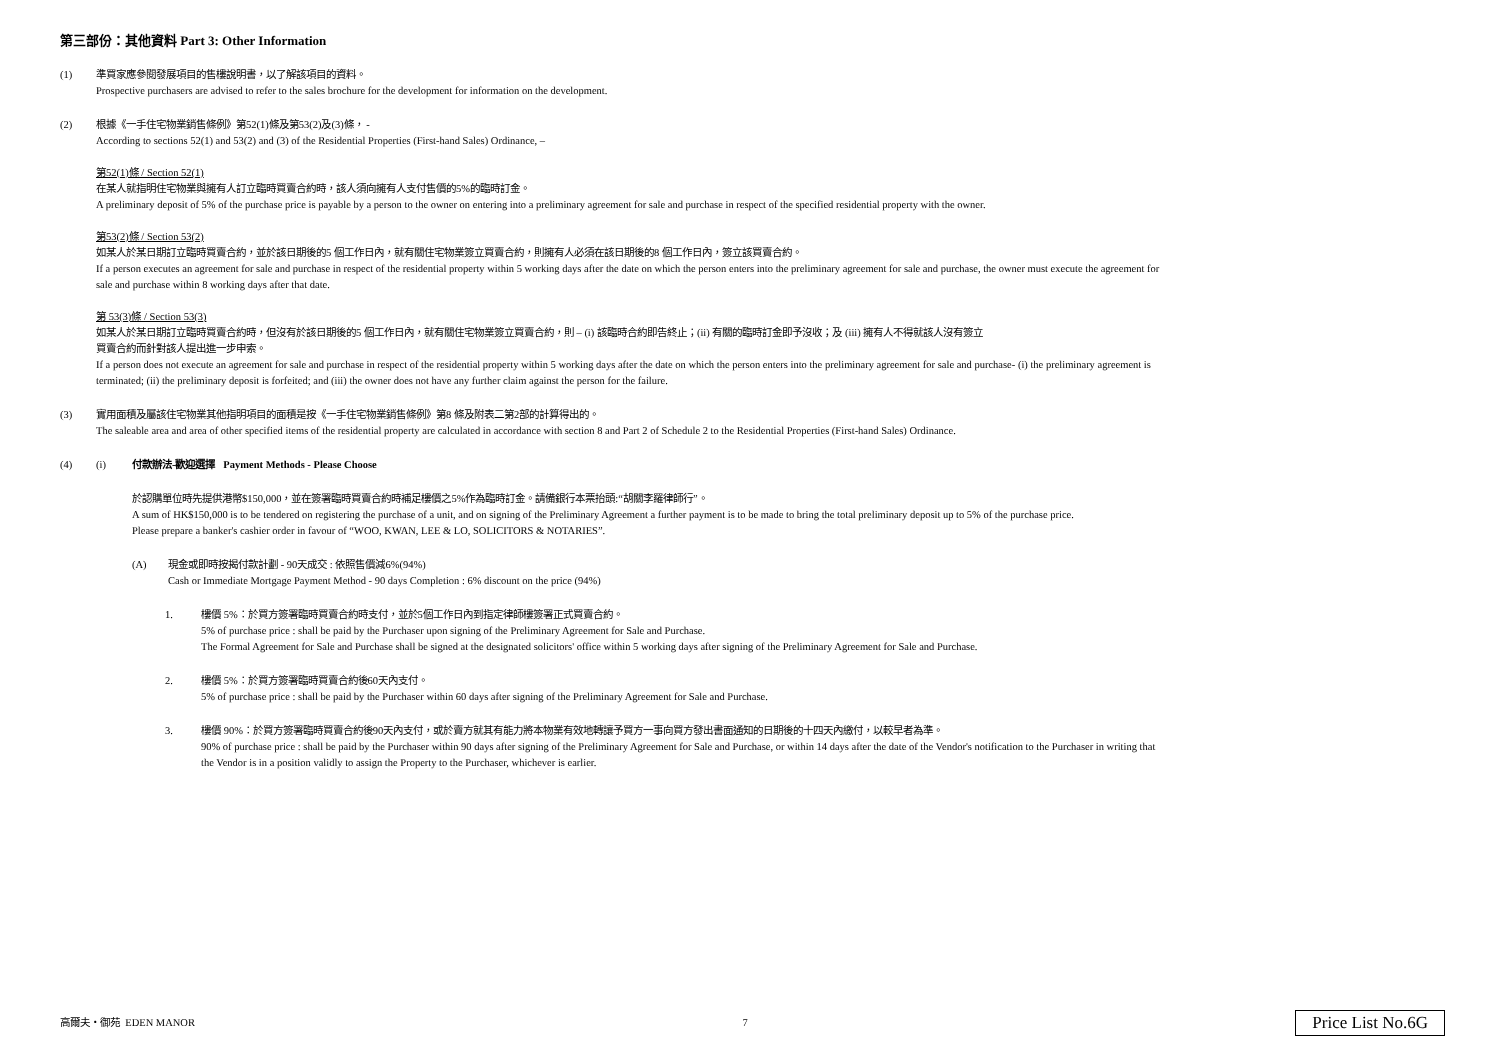第三部份：其他資料 Part 3: Other Information
(1) 準買家應參閱發展項目的售樓說明書，以了解該項目的資料。
Prospective purchasers are advised to refer to the sales brochure for the development for information on the development.
(2) 根據《一手住宅物業銷售條例》第52(1)條及第53(2)及(3)條， -
According to sections 52(1) and 53(2) and (3) of the Residential Properties (First-hand Sales) Ordinance, –
第52(1)條 / Section 52(1)
在某人就指明住宅物業與擁有人訂立臨時買賣合約時，該人須向擁有人支付售價的5%的臨時訂金。
A preliminary deposit of 5% of the purchase price is payable by a person to the owner on entering into a preliminary agreement for sale and purchase in respect of the specified residential property with the owner.
第53(2)條 / Section 53(2)
如某人於某日期訂立臨時買賣合約，並於該日期後的5 個工作日內，就有關住宅物業簽立買賣合約，則擁有人必須在該日期後的8 個工作日內，簽立該買賣合約。
If a person executes an agreement for sale and purchase in respect of the residential property within 5 working days after the date on which the person enters into the preliminary agreement for sale and purchase, the owner must execute the agreement for
sale and purchase within 8 working days after that date.
第 53(3)條 / Section 53(3)
如某人於某日期訂立臨時買賣合約時，但沒有於該日期後的5 個工作日內，就有關住宅物業簽立買賣合約，則 – (i) 該臨時合約即告終止；(ii) 有關的臨時訂金即予沒收；及 (iii) 擁有人不得就該人沒有簽立
買賣合約而針對該人提出進一步申索。
If a person does not execute an agreement for sale and purchase in respect of the residential property within 5 working days after the date on which the person enters into the preliminary agreement for sale and purchase- (i) the preliminary agreement is
terminated; (ii) the preliminary deposit is forfeited; and (iii) the owner does not have any further claim against the person for the failure.
(3) 實用面積及屬該住宅物業其他指明項目的面積是按《一手住宅物業銷售條例》第8 條及附表二第2部的計算得出的。
The saleable area and area of other specified items of the residential property are calculated in accordance with section 8 and Part 2 of Schedule 2 to the Residential Properties (First-hand Sales) Ordinance.
(4) (i) 付款辦法-歡迎選擇 Payment Methods - Please Choose
於認購單位時先提供港幣$150,000，並在簽署臨時買賣合約時補足樓價之5%作為臨時訂金。請備銀行本票抬頭:“胡關李羅律師行”。
A sum of HK$150,000 is to be tendered on registering the purchase of a unit, and on signing of the Preliminary Agreement a further payment is to be made to bring the total preliminary deposit up to 5% of the purchase price.
Please prepare a banker's cashier order in favour of “WOO, KWAN, LEE & LO, SOLICITORS & NOTARIES”.
(A) 現金或即時按揭付款計劃 - 90天成交 : 依照售價減6%(94%)
Cash or Immediate Mortgage Payment Method - 90 days Completion : 6% discount on the price (94%)
1. 樓價 5%：於買方簽署臨時買賣合約時支付，並於5個工作日內到指定律師樓簽署正式買賣合約。
5% of purchase price : shall be paid by the Purchaser upon signing of the Preliminary Agreement for Sale and Purchase.
The Formal Agreement for Sale and Purchase shall be signed at the designated solicitors' office within 5 working days after signing of the Preliminary Agreement for Sale and Purchase.
2. 樓價 5%：於買方簽署臨時買賣合約後60天內支付。
5% of purchase price : shall be paid by the Purchaser within 60 days after signing of the Preliminary Agreement for Sale and Purchase.
3. 樓價 90%：於買方簽署臨時買賣合約後90天內支付，或於賣方就其有能力將本物業有效地轉讓予買方一事向買方發出書面通知的日期後的十四天內繳付，以較早者為準。
90% of purchase price : shall be paid by the Purchaser within 90 days after signing of the Preliminary Agreement for Sale and Purchase, or within 14 days after the date of the Vendor's notification to the Purchaser in writing that
the Vendor is in a position validly to assign the Property to the Purchaser, whichever is earlier.
高爾夫・御苑 EDEN MANOR 7 Price List No.6G